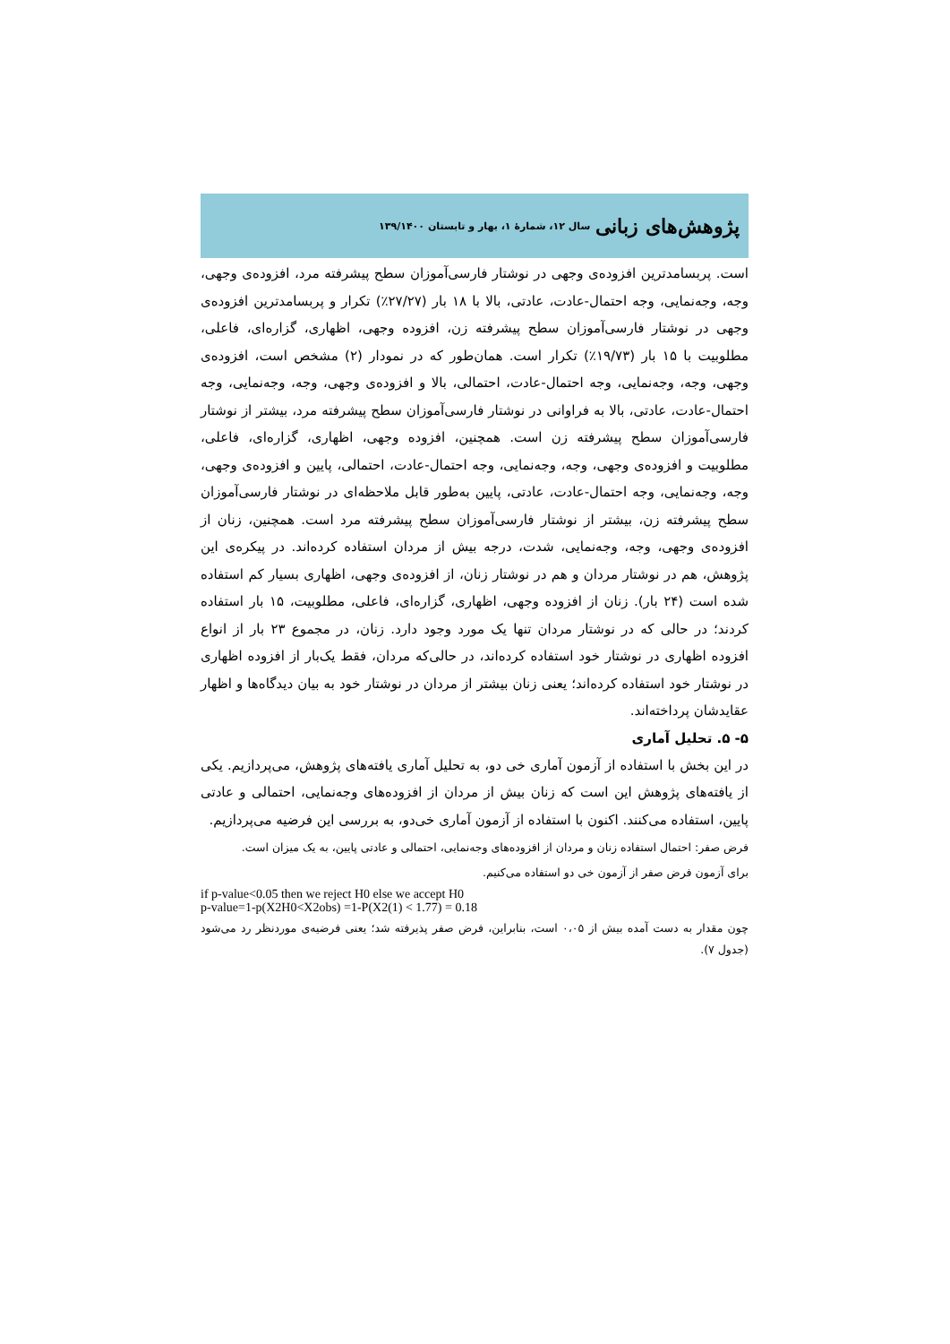پژوهش‌های زبانی سال ۱۲، شمارهٔ ۱، بهار و تابستان ۱۳۹/۱۴۰۰
است. پربسامدترین افزوده‌ی وجهی در نوشتار فارسی‌آموزان سطح پیشرفته مرد، افزوده‌ی وجهی، وجه، وجه‌نمایی، وجه احتمال-عادت، عادتی، بالا با ۱۸ بار (۲۷/۲۷٪) تکرار و پربسامدترین افزوده‌ی وجهی در نوشتار فارسی‌آموزان سطح پیشرفته زن، افزوده وجهی، اظهاری، گزاره‌ای، فاعلی، مطلوبیت با ۱۵ بار (۱۹/۷۳٪) تکرار است. همان‌طور که در نمودار (۲) مشخص است، افزوده‌ی وجهی، وجه، وجه‌نمایی، وجه احتمال-عادت، احتمالی، بالا و افزوده‌ی وجهی، وجه، وجه‌نمایی، وجه احتمال-عادت، عادتی، بالا به فراوانی در نوشتار فارسی‌آموزان سطح پیشرفته مرد، بیشتر از نوشتار فارسی‌آموزان سطح پیشرفته زن است. همچنین، افزوده وجهی، اظهاری، گزاره‌ای، فاعلی، مطلوبیت و افزوده‌ی وجهی، وجه، وجه‌نمایی، وجه احتمال-عادت، احتمالی، پایین و افزوده‌ی وجهی، وجه، وجه‌نمایی، وجه احتمال-عادت، عادتی، پایین به‌طور قابل ملاحظه‌ای در نوشتار فارسی‌آموزان سطح پیشرفته زن، بیشتر از نوشتار فارسی‌آموزان سطح پیشرفته مرد است. همچنین، زنان از افزوده‌ی وجهی، وجه، وجه‌نمایی، شدت، درجه بیش از مردان استفاده کرده‌اند. در پیکره‌ی این پژوهش، هم در نوشتار مردان و هم در نوشتار زنان، از افزوده‌ی وجهی، اظهاری بسیار کم استفاده شده است (۲۴ بار). زنان از افزوده وجهی، اظهاری، گزاره‌ای، فاعلی، مطلوبیت، ۱۵ بار استفاده کردند؛ در حالی که در نوشتار مردان تنها یک مورد وجود دارد. زنان، در مجموع ۲۳ بار از انواع افزوده اظهاری در نوشتار خود استفاده کرده‌اند، در حالی‌که مردان، فقط یک‌بار از افزوده اظهاری در نوشتار خود استفاده کرده‌اند؛ یعنی زنان بیشتر از مردان در نوشتار خود به بیان دیدگاه‌ها و اظهار عقایدشان پرداخته‌اند.
۵- ۵. تحلیل آماری
در این بخش با استفاده از آزمون آماری خی دو، به تحلیل آماری یافته‌های پژوهش، می‌پردازیم. یکی از یافته‌های پژوهش این است که زنان بیش از مردان از افزوده‌های وجه‌نمایی، احتمالی و عادتی پایین، استفاده می‌کنند. اکنون با استفاده از آزمون آماری خی‌دو، به بررسی این فرضیه می‌پردازیم.
فرض صفر: احتمال استفاده زنان و مردان از افزوده‌های وجه‌نمایی، احتمالی و عادتی پایین، به یک میزان است.
برای آزمون فرض صفر از آزمون خی دو استفاده می‌کنیم.
if p-value<0.05 then we reject H0 else we accept H0
p-value=1-p(X2H0<X2obs) =1-P(X2(1) < 1.77) = 0.18
چون مقدار به دست آمده بیش از ۰،۰۵ است، بنابراین، فرض صفر پذیرفته شد؛ یعنی فرضیه‌ی موردنظر رد می‌شود (جدول ۷).